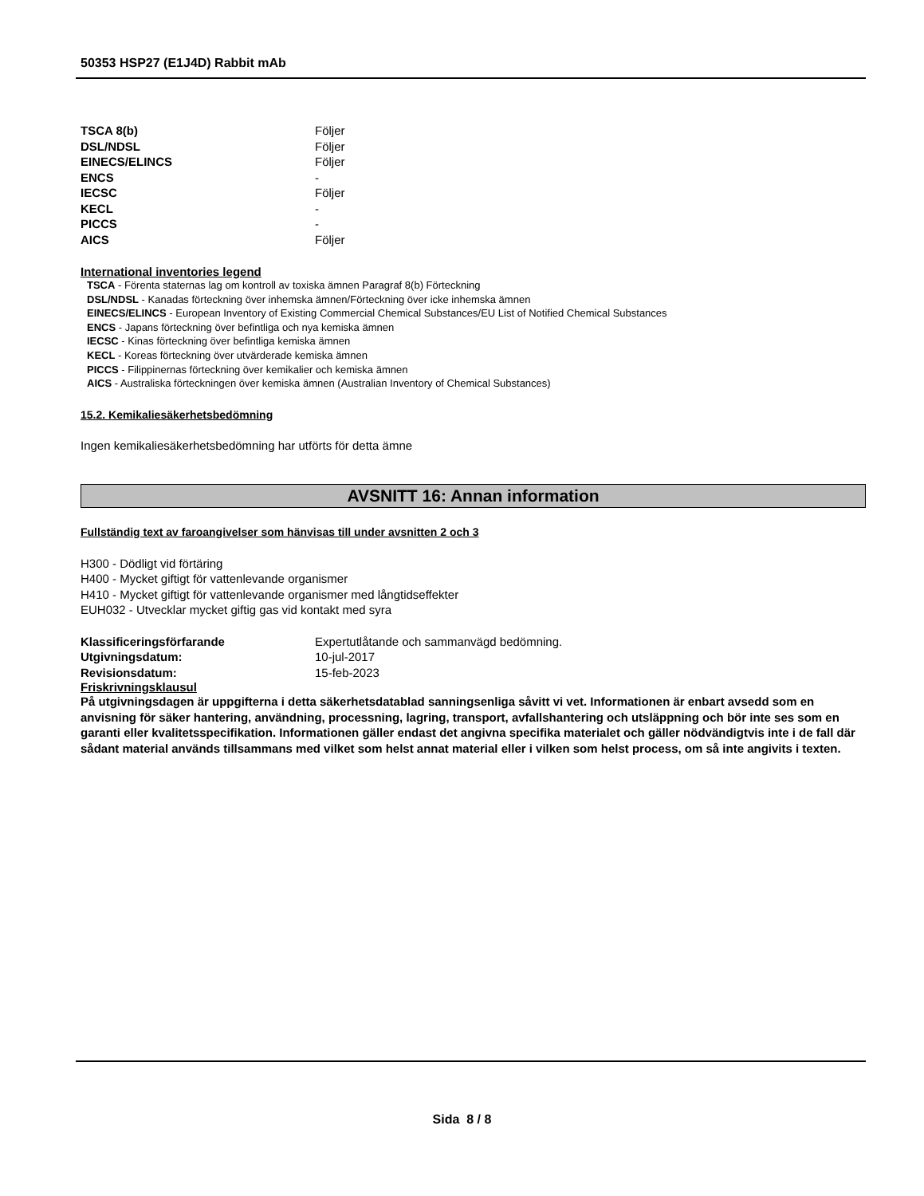50353 HSP27 (E1J4D) Rabbit mAb
| TSCA 8(b) | Följer |
| DSL/NDSL | Följer |
| EINECS/ELINCS | Följer |
| ENCS | - |
| IECSC | Följer |
| KECL | - |
| PICCS | - |
| AICS | Följer |
International inventories legend
TSCA - Förenta staternas lag om kontroll av toxiska ämnen Paragraf 8(b) Förteckning
DSL/NDSL - Kanadas förteckning över inhemska ämnen/Förteckning över icke inhemska ämnen
EINECS/ELINCS - European Inventory of Existing Commercial Chemical Substances/EU List of Notified Chemical Substances
ENCS - Japans förteckning över befintliga och nya kemiska ämnen
IECSC - Kinas förteckning över befintliga kemiska ämnen
KECL - Koreas förteckning över utvärderade kemiska ämnen
PICCS - Filippinernas förteckning över kemikalier och kemiska ämnen
AICS - Australiska förteckningen över kemiska ämnen (Australian Inventory of Chemical Substances)
15.2. Kemikaliesäkerhetsbedömning
Ingen kemikaliesäkerhetsbedömning har utförts för detta ämne
AVSNITT 16: Annan information
Fullständig text av faroangivelser som hänvisas till under avsnitten 2 och 3
H300 - Dödligt vid förtäring
H400 - Mycket giftigt för vattenlevande organismer
H410 - Mycket giftigt för vattenlevande organismer med långtidseffekter
EUH032 - Utvecklar mycket giftig gas vid kontakt med syra
| Klassificeringsförfarande | Expertutlåtande och sammanvägd bedömning. |
| Utgivningsdatum: | 10-jul-2017 |
| Revisionsdatum: | 15-feb-2023 |
Friskrivningsklausul
På utgivningsdagen är uppgifterna i detta säkerhetsdatablad sanningsenliga såvitt vi vet. Informationen är enbart avsedd som en anvisning för säker hantering, användning, processning, lagring, transport, avfallshantering och utsläppning och bör inte ses som en garanti eller kvalitetsspecifikation. Informationen gäller endast det angivna specifika materialet och gäller nödvändigtvis inte i de fall där sådant material används tillsammans med vilket som helst annat material eller i vilken som helst process, om så inte angivits i texten.
Sida 8 / 8